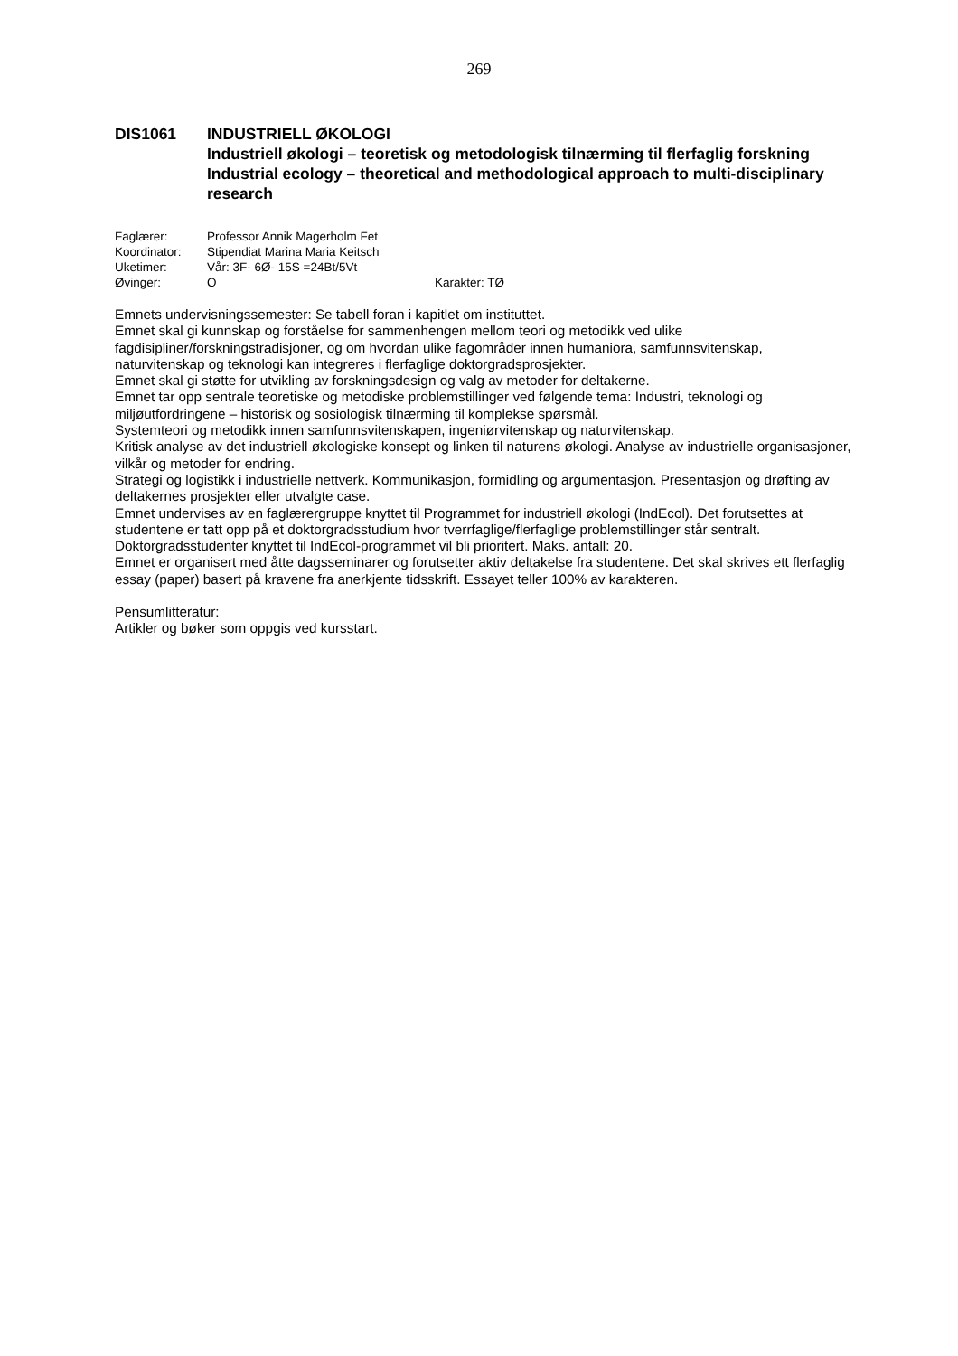269
DIS1061 INDUSTRIELL ØKOLOGI
Industriell økologi – teoretisk og metodologisk tilnærming til flerfaglig forskning
Industrial ecology – theoretical and methodological approach to multi-disciplinary research
Faglærer: Professor Annik Magerholm Fet
Koordinator: Stipendiat Marina Maria Keitsch
Uketimer: Vår: 3F- 6Ø- 15S =24Bt/5Vt
Øvinger: O Karakter: TØ
Emnets undervisningssemester: Se tabell foran i kapitlet om instituttet.
Emnet skal gi kunnskap og forståelse for sammenhengen mellom teori og metodikk ved ulike fagdisipliner/forskningstradisjoner, og om hvordan ulike fagområder innen humaniora, samfunnsvitenskap, naturvitenskap og teknologi kan integreres i flerfaglige doktorgradsprosjekter.
Emnet skal gi støtte for utvikling av forskningsdesign og valg av metoder for deltakerne.
Emnet tar opp sentrale teoretiske og metodiske problemstillinger ved følgende tema: Industri, teknologi og miljøutfordringene – historisk og sosiologisk tilnærming til komplekse spørsmål.
Systemteori og metodikk innen samfunnsvitenskapen, ingeniørvitenskap og naturvitenskap.
Kritisk analyse av det industriell økologiske konsept og linken til naturens økologi. Analyse av industrielle organisasjoner, vilkår og metoder for endring.
Strategi og logistikk i industrielle nettverk. Kommunikasjon, formidling og argumentasjon. Presentasjon og drøfting av deltakernes prosjekter eller utvalgte case.
Emnet undervises av en faglærergruppe knyttet til Programmet for industriell økologi (IndEcol). Det forutsettes at studentene er tatt opp på et doktorgradsstudium hvor tverrfaglige/flerfaglige problemstillinger står sentralt. Doktorgradsstudenter knyttet til IndEcol-programmet vil bli prioritert. Maks. antall: 20.
Emnet er organisert med åtte dagsseminarer og forutsetter aktiv deltakelse fra studentene. Det skal skrives ett flerfaglig essay (paper) basert på kravene fra anerkjente tidsskrift. Essayet teller 100% av karakteren.
Pensumlitteratur:
Artikler og bøker som oppgis ved kursstart.